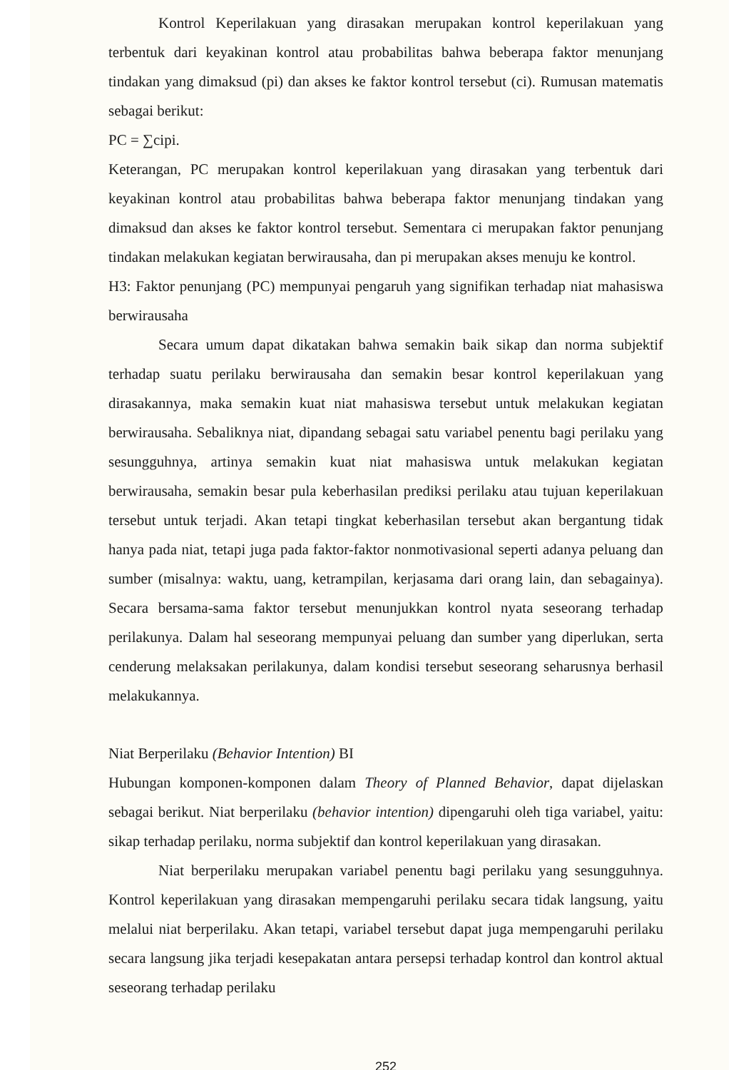Kontrol Keperilakuan yang dirasakan merupakan kontrol keperilakuan yang terbentuk dari keyakinan kontrol atau probabilitas bahwa beberapa faktor menunjang tindakan yang dimaksud (pi) dan akses ke faktor kontrol tersebut (ci). Rumusan matematis sebagai berikut:
PC = ∑cipi.
Keterangan, PC merupakan kontrol keperilakuan yang dirasakan yang terbentuk dari keyakinan kontrol atau probabilitas bahwa beberapa faktor menunjang tindakan yang dimaksud dan akses ke faktor kontrol tersebut. Sementara ci merupakan faktor penunjang tindakan melakukan kegiatan berwirausaha, dan pi merupakan akses menuju ke kontrol.
H3: Faktor penunjang (PC) mempunyai pengaruh yang signifikan terhadap niat mahasiswa berwirausaha
Secara umum dapat dikatakan bahwa semakin baik sikap dan norma subjektif terhadap suatu perilaku berwirausaha dan semakin besar kontrol keperilakuan yang dirasakannya, maka semakin kuat niat mahasiswa tersebut untuk melakukan kegiatan berwirausaha. Sebaliknya niat, dipandang sebagai satu variabel penentu bagi perilaku yang sesungguhnya, artinya semakin kuat niat mahasiswa untuk melakukan kegiatan berwirausaha, semakin besar pula keberhasilan prediksi perilaku atau tujuan keperilakuan tersebut untuk terjadi. Akan tetapi tingkat keberhasilan tersebut akan bergantung tidak hanya pada niat, tetapi juga pada faktor-faktor nonmotivasional seperti adanya peluang dan sumber (misalnya: waktu, uang, ketrampilan, kerjasama dari orang lain, dan sebagainya). Secara bersama-sama faktor tersebut menunjukkan kontrol nyata seseorang terhadap perilakunya. Dalam hal seseorang mempunyai peluang dan sumber yang diperlukan, serta cenderung melaksakan perilakunya, dalam kondisi tersebut seseorang seharusnya berhasil melakukannya.
Niat Berperilaku (Behavior Intention) BI
Hubungan komponen-komponen dalam Theory of Planned Behavior, dapat dijelaskan sebagai berikut. Niat berperilaku (behavior intention) dipengaruhi oleh tiga variabel, yaitu: sikap terhadap perilaku, norma subjektif dan kontrol keperilakuan yang dirasakan.
Niat berperilaku merupakan variabel penentu bagi perilaku yang sesungguhnya. Kontrol keperilakuan yang dirasakan mempengaruhi perilaku secara tidak langsung, yaitu melalui niat berperilaku. Akan tetapi, variabel tersebut dapat juga mempengaruhi perilaku secara langsung jika terjadi kesepakatan antara persepsi terhadap kontrol dan kontrol aktual seseorang terhadap perilaku
252